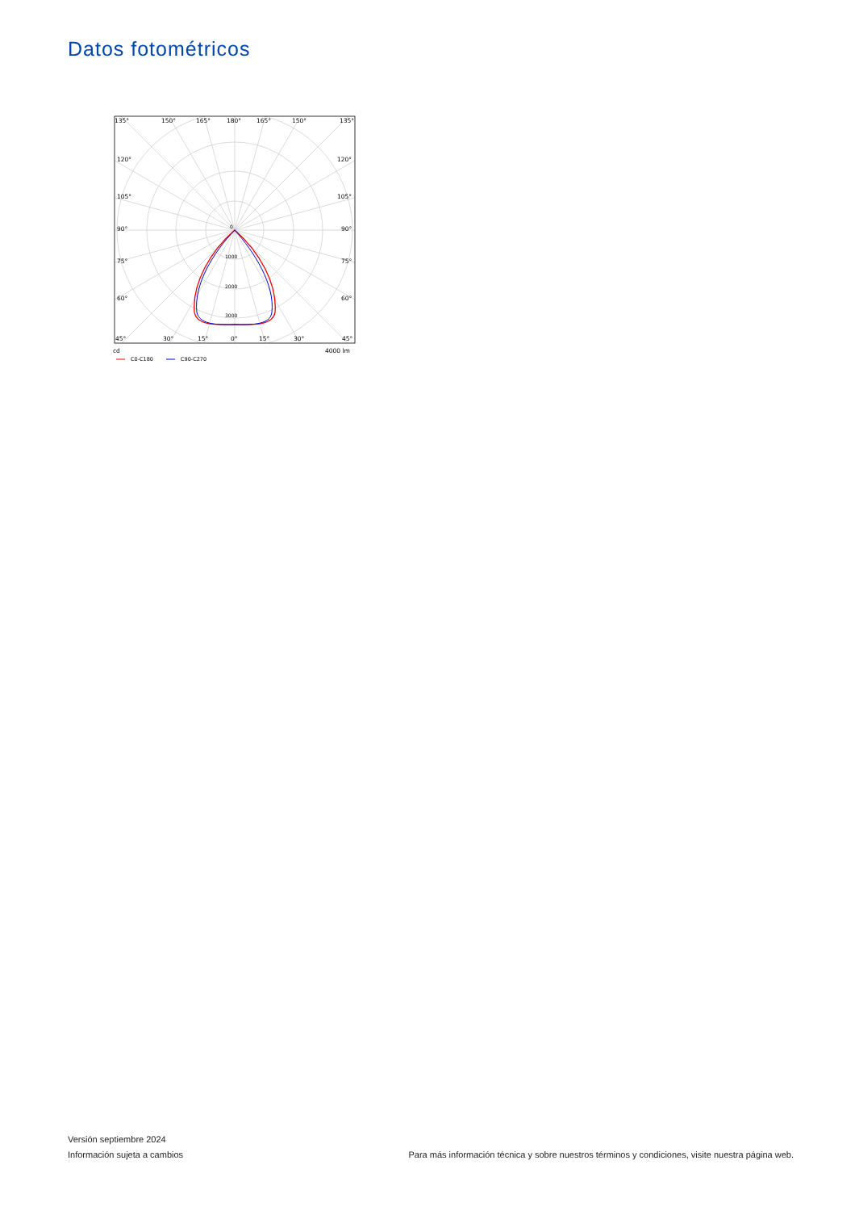Datos fotométricos
135°
150°
165°
180°
165°
150°
135°
120°
120°
105°
105°
90°
90°
75°
75°
60°
60°
45°
30°
15°
0°
15°
30°
45°
0
1000
2000
3000
cd
4000 lm
C0-C180
C90-C270
Versión septiembre 2024
Información sujeta a cambios
Para más información técnica y sobre nuestros términos y condiciones, visite nuestra página web.